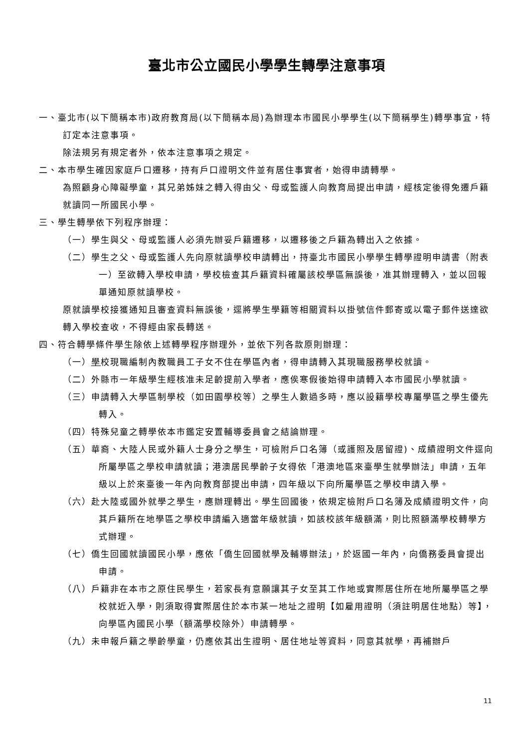臺北市公立國民小學學生轉學注意事項
一、臺北市(以下簡稱本市)政府教育局(以下簡稱本局)為辦理本市國民小學學生(以下簡稱學生)轉學事宜，特訂定本注意事項。
除法規另有規定者外，依本注意事項之規定。
二、本市學生確因家庭戶口遷移，持有戶口證明文件並有居住事實者，始得申請轉學。
為照顧身心障礙學童，其兄弟姊妹之轉入得由父、母或監護人向教育局提出申請，經核定後得免遷戶籍就讀同一所國民小學。
三、學生轉學依下列程序辦理：
（一）學生與父、母或監護人必須先辦妥戶籍遷移，以遷移後之戶籍為轉出入之依據。
（二）學生之父、母或監護人先向原就讀學校申請轉出，持臺北市國民小學學生轉學證明申請書（附表一）至欲轉入學校申請，學校檢查其戶籍資料確屬該校學區無誤後，准其辦理轉入，並以回報單通知原就讀學校。
原就讀學校接獲通知且審查資料無誤後，逕將學生學籍等相關資料以掛號信件郵寄或以電子郵件送達欲轉入學校查收，不得經由家長轉送。
四、符合轉學條件學生除依上述轉學程序辦理外，並依下列各款原則辦理：
（一）學校現職編制內教職員工子女不住在學區內者，得申請轉入其現職服務學校就讀。
（二）外縣市一年級學生經核准未足齡提前入學者，應俟寒假後始得申請轉入本市國民小學就讀。
（三）申請轉入大學區制學校（如田園學校等）之學生人數過多時，應以設籍學校專屬學區之學生優先轉入。
（四）特殊兒童之轉學依本市鑑定安置輔導委員會之結論辦理。
（五）華裔、大陸人民或外籍人士身分之學生，可檢附戶口名簿（或護照及居留證)、成績證明文件逕向所屬學區之學校申請就讀；港澳居民學齡子女得依「港澳地區來臺學生就學辦法」申請，五年級以上於來臺後一年內向教育部提出申請，四年級以下向所屬學區之學校申請入學。
（六）赴大陸或國外就學之學生，應辦理轉出。學生回國後，依規定檢附戶口名簿及成績證明文件，向其戶籍所在地學區之學校申請編入適當年級就讀，如該校該年級額滿，則比照額滿學校轉學方式辦理。
（七）僑生回國就讀國民小學，應依「僑生回國就學及輔導辦法」，於返國一年內，向僑務委員會提出申請。
（八）戶籍非在本市之原住民學生，若家長有意願讓其子女至其工作地或實際居住所在地所屬學區之學校就近入學，則須取得實際居住於本市某一地址之證明【如雇用證明（須註明居住地點）等】，向學區內國民小學（額滿學校除外）申請轉學。
（九）未申報戶籍之學齡學童，仍應依其出生證明、居住地址等資料，同意其就學，再補辦戶
11